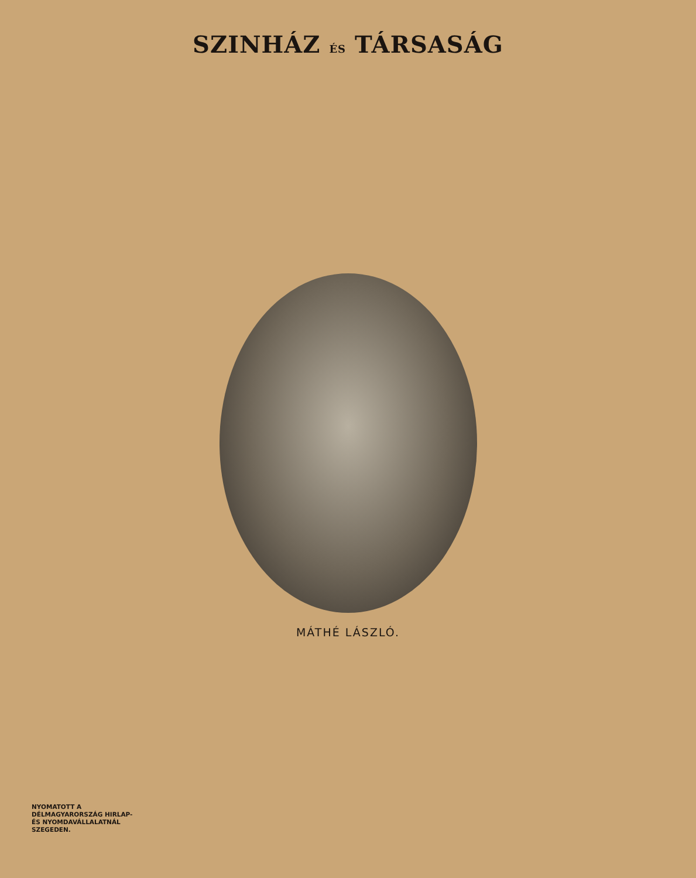SZINHÁZ ÉS TÁRSASÁG
MÁTHÉ LÁSZLÓ.
NYOMATOTT A
DÉLMAGYARORSZÁG HIRLAP-
ÉS NYOMDAVÁLLALATNÁL
SZEGEDEN.